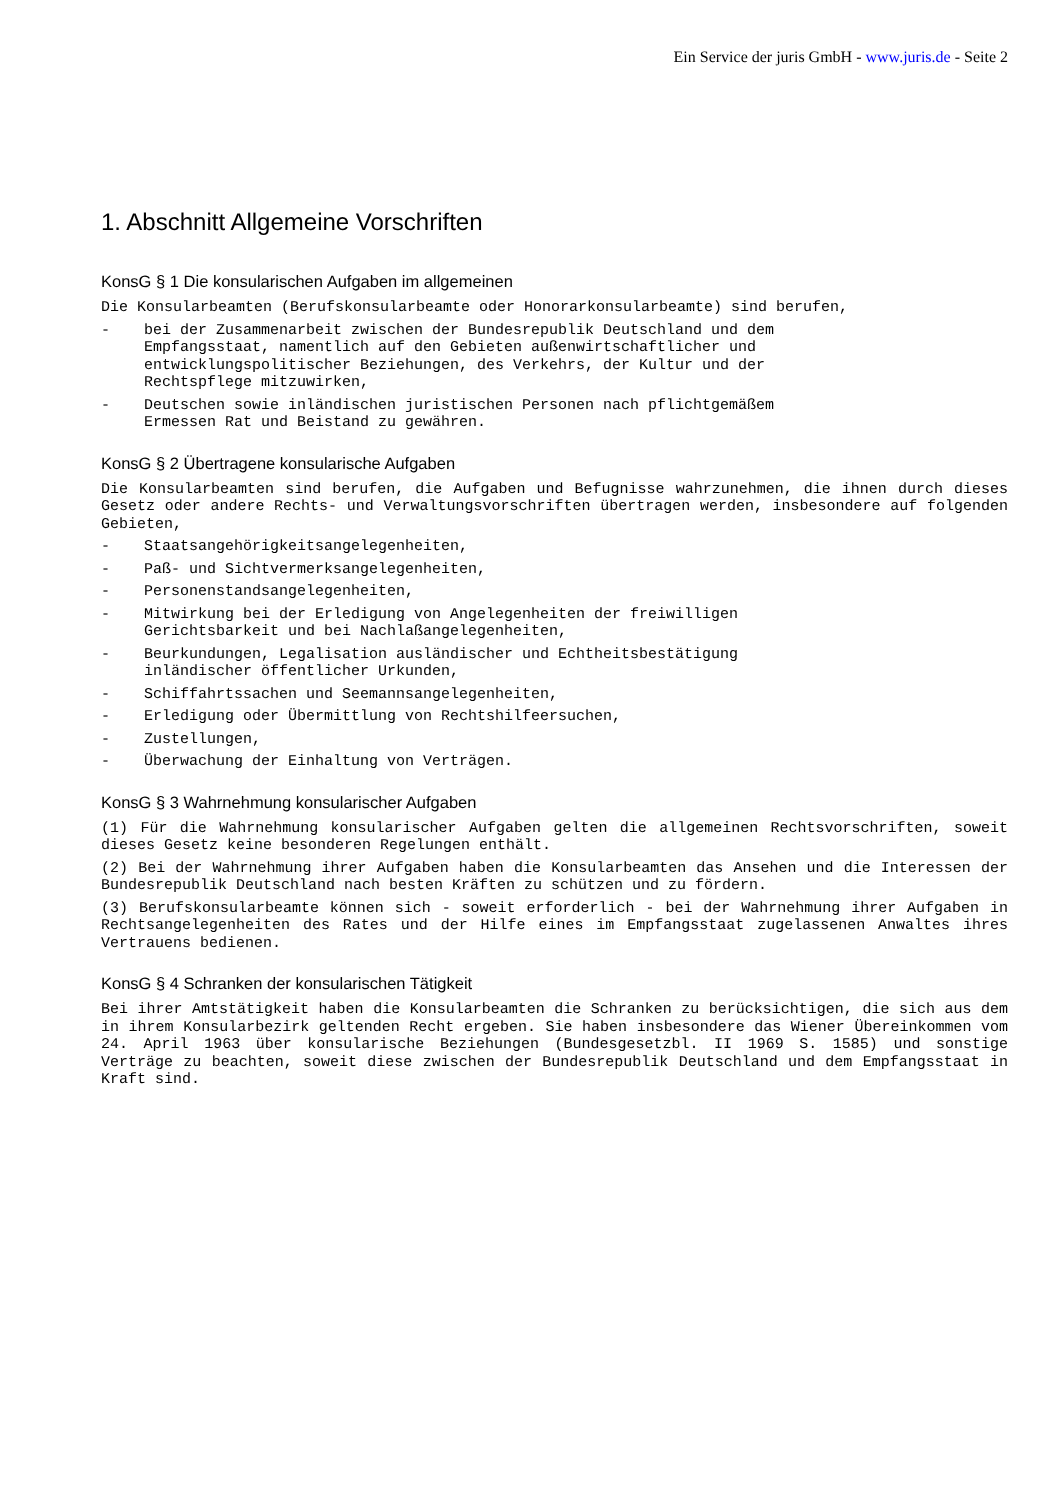Ein Service der juris GmbH - www.juris.de - Seite 2
1. Abschnitt Allgemeine Vorschriften
KonsG § 1 Die konsularischen Aufgaben im allgemeinen
Die Konsularbeamten (Berufskonsularbeamte oder Honorarkonsularbeamte) sind berufen,
- bei der Zusammenarbeit zwischen der Bundesrepublik Deutschland und dem Empfangsstaat, namentlich auf den Gebieten außenwirtschaftlicher und entwicklungspolitischer Beziehungen, des Verkehrs, der Kultur und der Rechtspflege mitzuwirken,
- Deutschen sowie inländischen juristischen Personen nach pflichtgemäßem Ermessen Rat und Beistand zu gewähren.
KonsG § 2 Übertragene konsularische Aufgaben
Die Konsularbeamten sind berufen, die Aufgaben und Befugnisse wahrzunehmen, die ihnen durch dieses Gesetz oder andere Rechts- und Verwaltungsvorschriften übertragen werden, insbesondere auf folgenden Gebieten,
- Staatsangehörigkeitsangelegenheiten,
- Paß- und Sichtvermerksangelegenheiten,
- Personenstandsangelegenheiten,
- Mitwirkung bei der Erledigung von Angelegenheiten der freiwilligen Gerichtsbarkeit und bei Nachlaßangelegenheiten,
- Beurkundungen, Legalisation ausländischer und Echtheitsbestätigung inländischer öffentlicher Urkunden,
- Schiffahrtssachen und Seemannsangelegenheiten,
- Erledigung oder Übermittlung von Rechtshilfeersuchen,
- Zustellungen,
- Überwachung der Einhaltung von Verträgen.
KonsG § 3 Wahrnehmung konsularischer Aufgaben
(1) Für die Wahrnehmung konsularischer Aufgaben gelten die allgemeinen Rechtsvorschriften, soweit dieses Gesetz keine besonderen Regelungen enthält.
(2) Bei der Wahrnehmung ihrer Aufgaben haben die Konsularbeamten das Ansehen und die Interessen der Bundesrepublik Deutschland nach besten Kräften zu schützen und zu fördern.
(3) Berufskonsularbeamte können sich - soweit erforderlich - bei der Wahrnehmung ihrer Aufgaben in Rechtsangelegenheiten des Rates und der Hilfe eines im Empfangsstaat zugelassenen Anwaltes ihres Vertrauens bedienen.
KonsG § 4 Schranken der konsularischen Tätigkeit
Bei ihrer Amtstätigkeit haben die Konsularbeamten die Schranken zu berücksichtigen, die sich aus dem in ihrem Konsularbezirk geltenden Recht ergeben. Sie haben insbesondere das Wiener Übereinkommen vom 24. April 1963 über konsularische Beziehungen (Bundesgesetzbl. II 1969 S. 1585) und sonstige Verträge zu beachten, soweit diese zwischen der Bundesrepublik Deutschland und dem Empfangsstaat in Kraft sind.